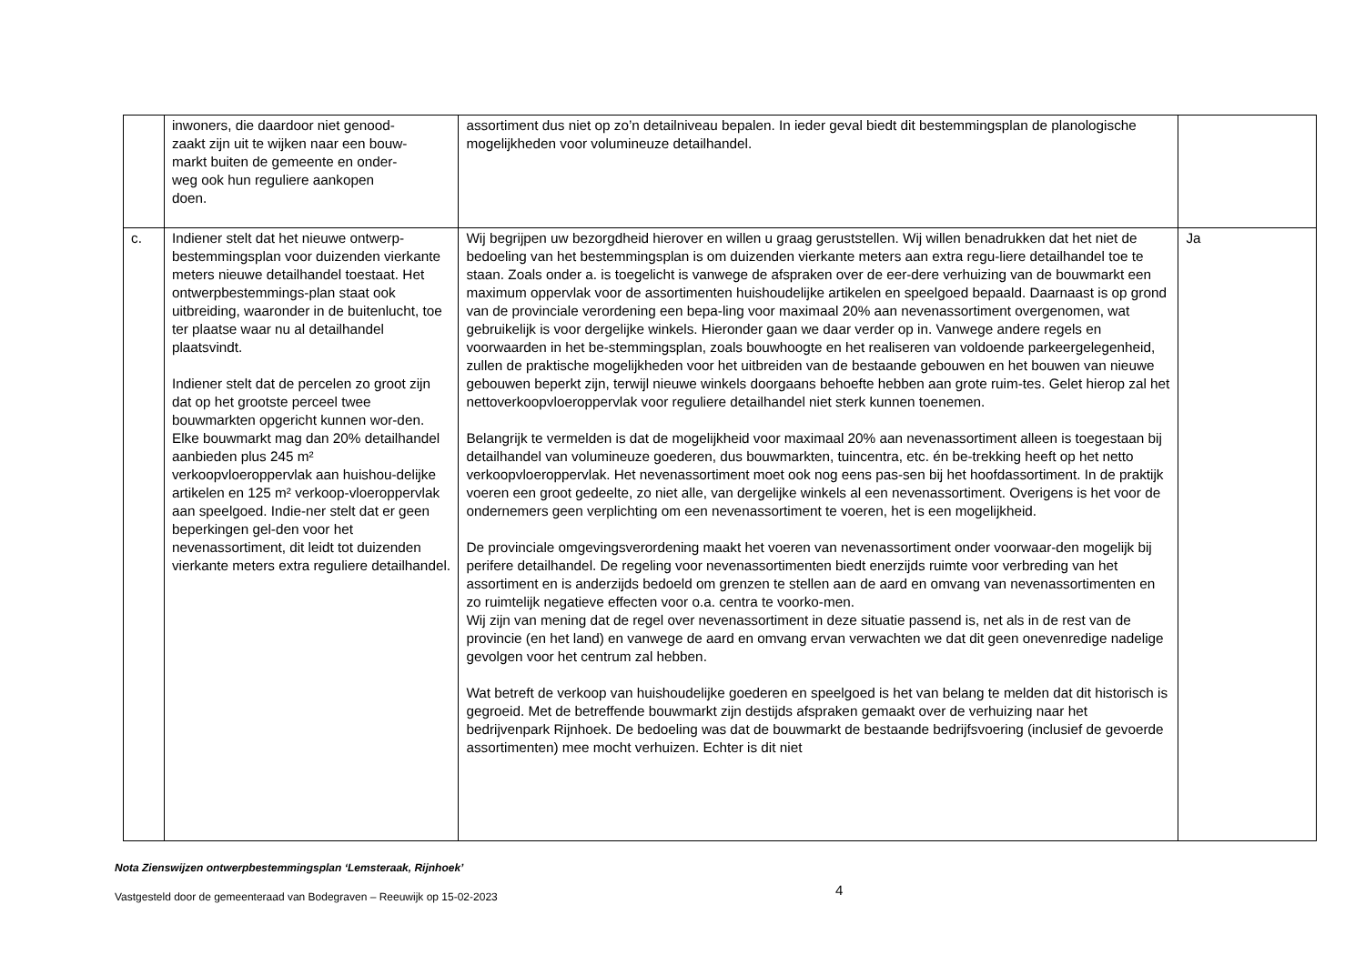| | inwoners, die daardoor niet genood- zaakt zijn uit te wijken naar een bouw- markt buiten de gemeente en onder- weg ook hun reguliere aankopen doen. | assortiment dus niet op zo’n detailniveau bepalen. In ieder geval biedt dit bestemmingsplan de planologische mogelijkheden voor volumineuze detailhandel. | |
| c. | Indiener stelt dat het nieuwe ontwerp-bestemmingsplan voor duizenden vierkante meters nieuwe detailhandel toestaat. Het ontwerpbestemmings-plan staat ook uitbreiding, waaronder in de buitenlucht, toe ter plaatse waar nu al detailhandel plaatsvindt. Indiener stelt dat de percelen zo groot zijn dat op het grootste perceel twee bouwmarkten opgericht kunnen wor-den. Elke bouwmarkt mag dan 20% detailhandel aanbieden plus 245 m² verkoopvloeroppervlak aan huishou-delijke artikelen en 125 m² verkoop-vloeroppervlak aan speelgoed. Indie-ner stelt dat er geen beperkingen gel-den voor het nevenassortiment, dit leidt tot duizenden vierkante meters extra reguliere detailhandel. | Wij begrijpen uw bezorgdheid hierover en willen u graag geruststellen. Wij willen benadrukken dat het niet de bedoeling van het bestemmingsplan is om duizenden vierkante meters aan extra regu-liere detailhandel toe te staan. Zoals onder a. is toegelicht is vanwege de afspraken over de eer-dere verhuizing van de bouwmarkt een maximum oppervlak voor de assortimenten huishoudelijke artikelen en speelgoed bepaald. Daarnaast is op grond van de provinciale verordening een bepa-ling voor maximaal 20% aan nevenassortiment overgenomen, wat gebruikelijk is voor dergelijke winkels. Hieronder gaan we daar verder op in. Vanwege andere regels en voorwaarden in het be-stemmingsplan, zoals bouwhoogte en het realiseren van voldoende parkeergelegenheid, zullen de praktische mogelijkheden voor het uitbreiden van de bestaande gebouwen en het bouwen van nieuwe gebouwen beperkt zijn, terwijl nieuwe winkels doorgaans behoefte hebben aan grote ruim-tes. Gelet hierop zal het nettoverkoopvloeroppervlak voor reguliere detailhandel niet sterk kunnen toenemen. Belangrijk te vermelden is dat de mogelijkheid voor maximaal 20% aan nevenassortiment alleen is toegestaan bij detailhandel van volumineuze goederen, dus bouwmarkten, tuincentra, etc. én be-trekking heeft op het netto verkoopvloeroppervlak. Het nevenassortiment moet ook nog eens pas-sen bij het hoofdassortiment. In de praktijk voeren een groot gedeelte, zo niet alle, van dergelijke winkels al een nevenassortiment. Overigens is het voor de ondernemers geen verplichting om een nevenassortiment te voeren, het is een mogelijkheid. De provinciale omgevingsverordening maakt het voeren van nevenassortiment onder voorwaar-den mogelijk bij perifere detailhandel. De regeling voor nevenassortimenten biedt enerzijds ruimte voor verbreding van het assortiment en is anderzijds bedoeld om grenzen te stellen aan de aard en omvang van nevenassortimenten en zo ruimtelijk negatieve effecten voor o.a. centra te voorko-men. Wij zijn van mening dat de regel over nevenassortiment in deze situatie passend is, net als in de rest van de provincie (en het land) en vanwege de aard en omvang ervan verwachten we dat dit geen onevenredige nadelige gevolgen voor het centrum zal hebben. Wat betreft de verkoop van huishoudelijke goederen en speelgoed is het van belang te melden dat dit historisch is gegroeid. Met de betreffende bouwmarkt zijn destijds afspraken gemaakt over de verhuizing naar het bedrijvenpark Rijnhoek. De bedoeling was dat de bouwmarkt de bestaande bedrijfsvoering (inclusief de gevoerde assortimenten) mee mocht verhuizen. Echter is dit niet | Ja |
Nota Zienswijzen ontwerpbestemmingsplan ‘Lemsteraak, Rijnhoek’
Vastgesteld door de gemeenteraad van Bodegraven – Reeuwijk op 15-02-2023
4